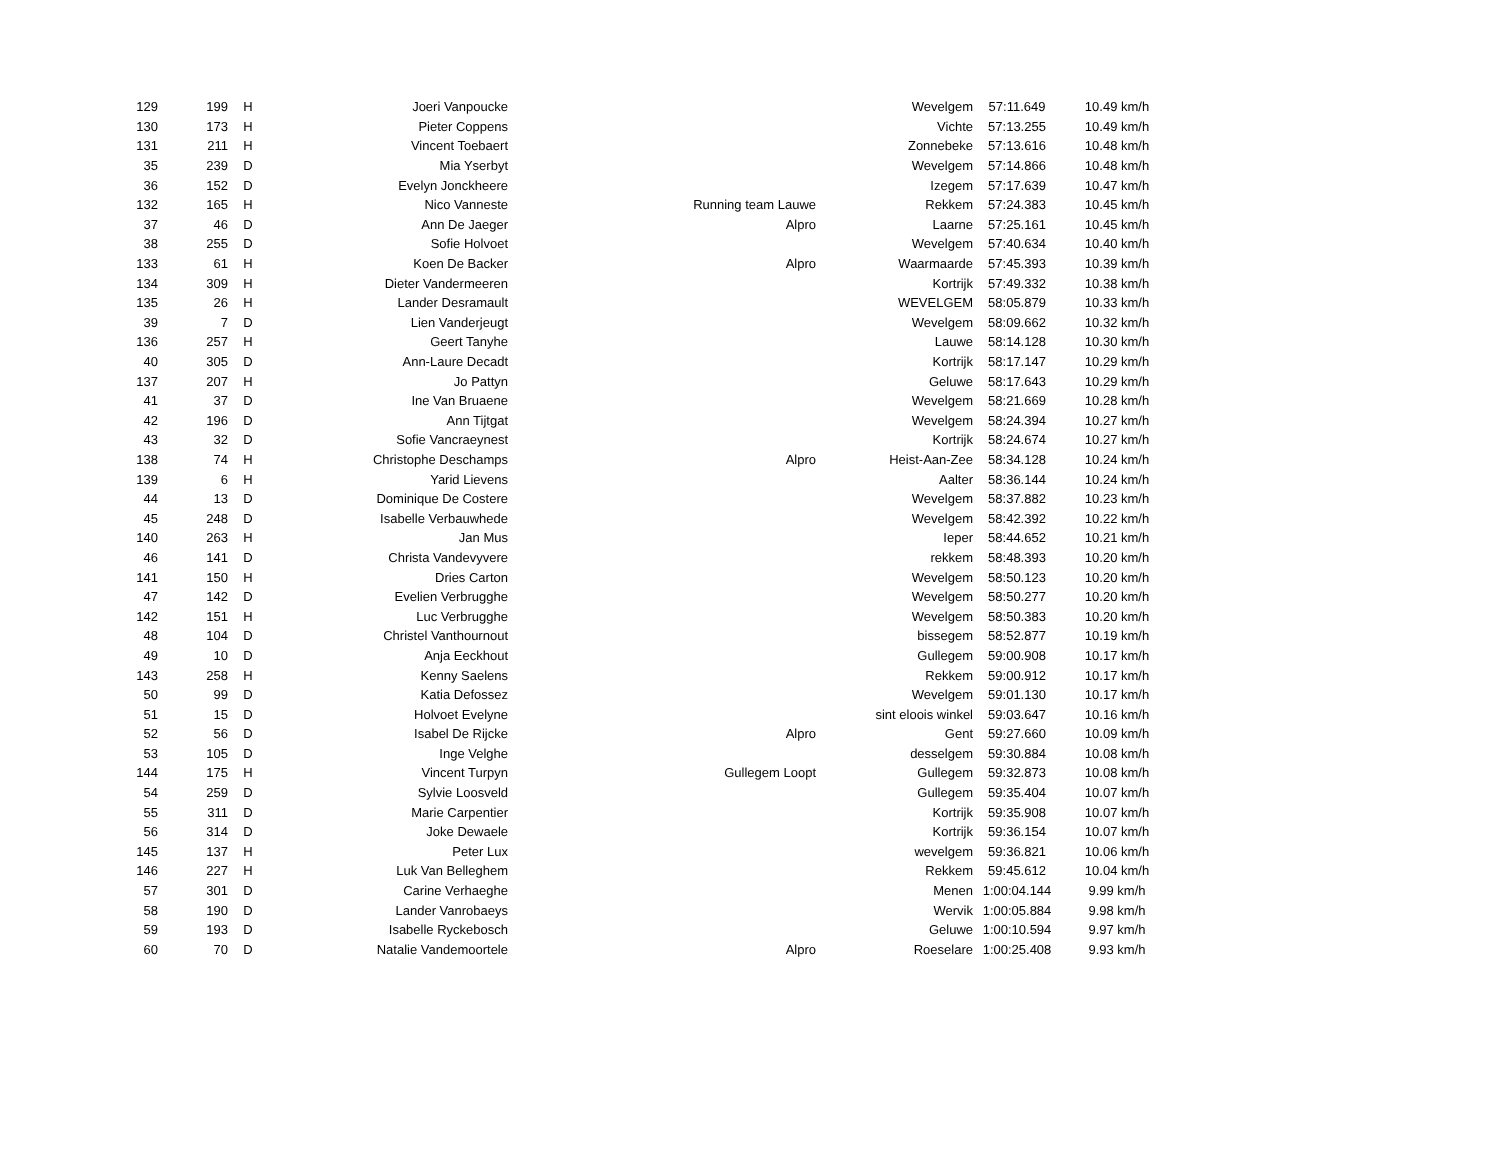| 129 | 199 | H | Joeri Vanpoucke | | Wevelgem | 57:11.649 | 10.49 km/h |
| 130 | 173 | H | Pieter Coppens | | Vichte | 57:13.255 | 10.49 km/h |
| 131 | 211 | H | Vincent Toebaert | | Zonnebeke | 57:13.616 | 10.48 km/h |
| 35 | 239 | D | Mia Yserbyt | | Wevelgem | 57:14.866 | 10.48 km/h |
| 36 | 152 | D | Evelyn Jonckheere | | Izegem | 57:17.639 | 10.47 km/h |
| 132 | 165 | H | Nico Vanneste | Running team Lauwe | Rekkem | 57:24.383 | 10.45 km/h |
| 37 | 46 | D | Ann De Jaeger | Alpro | Laarne | 57:25.161 | 10.45 km/h |
| 38 | 255 | D | Sofie Holvoet | | Wevelgem | 57:40.634 | 10.40 km/h |
| 133 | 61 | H | Koen De Backer | Alpro | Waarmaarde | 57:45.393 | 10.39 km/h |
| 134 | 309 | H | Dieter Vandermeeren | | Kortrijk | 57:49.332 | 10.38 km/h |
| 135 | 26 | H | Lander Desramault | | WEVELGEM | 58:05.879 | 10.33 km/h |
| 39 | 7 | D | Lien Vanderjeugt | | Wevelgem | 58:09.662 | 10.32 km/h |
| 136 | 257 | H | Geert Tanyhe | | Lauwe | 58:14.128 | 10.30 km/h |
| 40 | 305 | D | Ann-Laure Decadt | | Kortrijk | 58:17.147 | 10.29 km/h |
| 137 | 207 | H | Jo Pattyn | | Geluwe | 58:17.643 | 10.29 km/h |
| 41 | 37 | D | Ine Van Bruaene | | Wevelgem | 58:21.669 | 10.28 km/h |
| 42 | 196 | D | Ann Tijtgat | | Wevelgem | 58:24.394 | 10.27 km/h |
| 43 | 32 | D | Sofie Vancraeynest | | Kortrijk | 58:24.674 | 10.27 km/h |
| 138 | 74 | H | Christophe Deschamps | Alpro | Heist-Aan-Zee | 58:34.128 | 10.24 km/h |
| 139 | 6 | H | Yarid Lievens | | Aalter | 58:36.144 | 10.24 km/h |
| 44 | 13 | D | Dominique De Costere | | Wevelgem | 58:37.882 | 10.23 km/h |
| 45 | 248 | D | Isabelle Verbauwhede | | Wevelgem | 58:42.392 | 10.22 km/h |
| 140 | 263 | H | Jan Mus | | Ieper | 58:44.652 | 10.21 km/h |
| 46 | 141 | D | Christa Vandevyvere | | rekkem | 58:48.393 | 10.20 km/h |
| 141 | 150 | H | Dries Carton | | Wevelgem | 58:50.123 | 10.20 km/h |
| 47 | 142 | D | Evelien Verbrugghe | | Wevelgem | 58:50.277 | 10.20 km/h |
| 142 | 151 | H | Luc Verbrugghe | | Wevelgem | 58:50.383 | 10.20 km/h |
| 48 | 104 | D | Christel Vanthournout | | bissegem | 58:52.877 | 10.19 km/h |
| 49 | 10 | D | Anja Eeckhout | | Gullegem | 59:00.908 | 10.17 km/h |
| 143 | 258 | H | Kenny Saelens | | Rekkem | 59:00.912 | 10.17 km/h |
| 50 | 99 | D | Katia Defossez | | Wevelgem | 59:01.130 | 10.17 km/h |
| 51 | 15 | D | Holvoet Evelyne | | sint eloois winkel | 59:03.647 | 10.16 km/h |
| 52 | 56 | D | Isabel De Rijcke | Alpro | Gent | 59:27.660 | 10.09 km/h |
| 53 | 105 | D | Inge Velghe | | desselgem | 59:30.884 | 10.08 km/h |
| 144 | 175 | H | Vincent Turpyn | Gullegem Loopt | Gullegem | 59:32.873 | 10.08 km/h |
| 54 | 259 | D | Sylvie Loosveld | | Gullegem | 59:35.404 | 10.07 km/h |
| 55 | 311 | D | Marie Carpentier | | Kortrijk | 59:35.908 | 10.07 km/h |
| 56 | 314 | D | Joke Dewaele | | Kortrijk | 59:36.154 | 10.07 km/h |
| 145 | 137 | H | Peter Lux | | wevelgem | 59:36.821 | 10.06 km/h |
| 146 | 227 | H | Luk Van Belleghem | | Rekkem | 59:45.612 | 10.04 km/h |
| 57 | 301 | D | Carine Verhaeghe | | Menen | 1:00:04.144 | 9.99 km/h |
| 58 | 190 | D | Lander Vanrobaeys | | Wervik | 1:00:05.884 | 9.98 km/h |
| 59 | 193 | D | Isabelle Ryckebosch | | Geluwe | 1:00:10.594 | 9.97 km/h |
| 60 | 70 | D | Natalie Vandemoortele | Alpro | Roeselare | 1:00:25.408 | 9.93 km/h |